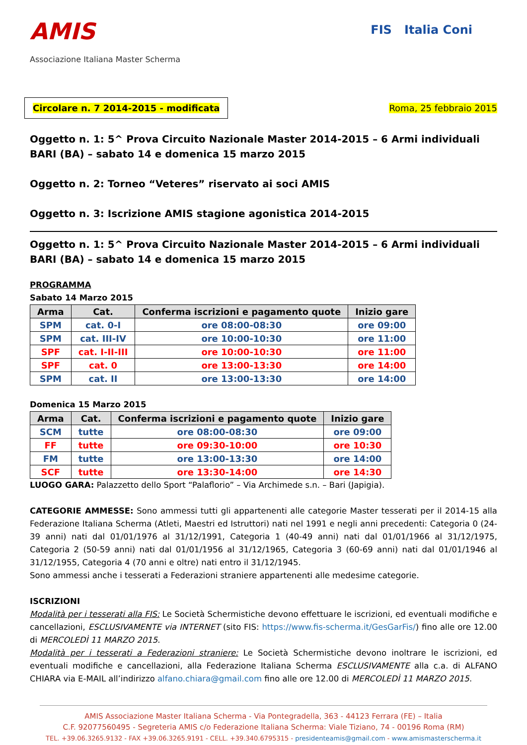AMIS
Associazione Italiana Master Scherma
FIS Italia Coni
Circolare n. 7 2014-2015 - modificata
Roma, 25 febbraio 2015
Oggetto n. 1: 5^ Prova Circuito Nazionale Master 2014-2015 – 6 Armi individuali
BARI (BA) – sabato 14 e domenica 15 marzo 2015
Oggetto n. 2: Torneo “Veteres” riservato ai soci AMIS
Oggetto n. 3: Iscrizione AMIS stagione agonistica 2014-2015
Oggetto n. 1: 5^ Prova Circuito Nazionale Master 2014-2015 – 6 Armi individuali
BARI (BA) – sabato 14 e domenica 15 marzo 2015
PROGRAMMA
Sabato 14 Marzo 2015
| Arma | Cat. | Conferma iscrizioni e pagamento quote | Inizio gare |
| --- | --- | --- | --- |
| SPM | cat. 0-I | ore 08:00-08:30 | ore 09:00 |
| SPM | cat. III-IV | ore 10:00-10:30 | ore 11:00 |
| SPF | cat. I-II-III | ore 10:00-10:30 | ore 11:00 |
| SPF | cat. 0 | ore 13:00-13:30 | ore 14:00 |
| SPM | cat. II | ore 13:00-13:30 | ore 14:00 |
Domenica 15 Marzo 2015
| Arma | Cat. | Conferma iscrizioni e pagamento quote | Inizio gare |
| --- | --- | --- | --- |
| SCM | tutte | ore 08:00-08:30 | ore 09:00 |
| FF | tutte | ore 09:30-10:00 | ore 10:30 |
| FM | tutte | ore 13:00-13:30 | ore 14:00 |
| SCF | tutte | ore 13:30-14:00 | ore 14:30 |
LUOGO GARA: Palazzetto dello Sport “Palaflorio” – Via Archimede s.n. – Bari (Japigia).
CATEGORIE AMMESSE: Sono ammessi tutti gli appartenenti alle categorie Master tesserati per il 2014-15 alla Federazione Italiana Scherma (Atleti, Maestri ed Istruttori) nati nel 1991 e negli anni precedenti: Categoria 0 (24-39 anni) nati dal 01/01/1976 al 31/12/1991, Categoria 1 (40-49 anni) nati dal 01/01/1966 al 31/12/1975, Categoria 2 (50-59 anni) nati dal 01/01/1956 al 31/12/1965, Categoria 3 (60-69 anni) nati dal 01/01/1946 al 31/12/1955, Categoria 4 (70 anni e oltre) nati entro il 31/12/1945.
Sono ammessi anche i tesserati a Federazioni straniere appartenenti alle medesime categorie.
ISCRIZIONI
Modalità per i tesserati alla FIS: Le Società Schermistiche devono effettuare le iscrizioni, ed eventuali modifiche e cancellazioni, ESCLUSIVAMENTE via INTERNET (sito FIS: https://www.fis-scherma.it/GesGarFis/) fino alle ore 12.00 di MERCOLEDÌ 11 MARZO 2015.
Modalità per i tesserati a Federazioni straniere: Le Società Schermistiche devono inoltrare le iscrizioni, ed eventuali modifiche e cancellazioni, alla Federazione Italiana Scherma ESCLUSIVAMENTE alla c.a. di ALFANO CHIARA via E-MAIL all’indirizzo alfano.chiara@gmail.com fino alle ore 12.00 di MERCOLEDÌ 11 MARZO 2015.
AMIS Associazione Master Italiana Scherma - Via Pontegradella, 363 - 44123 Ferrara (FE) – Italia
C.F. 92077560495 - Segreteria AMIS c/o Federazione Italiana Scherma: Viale Tiziano, 74 - 00196 Roma (RM)
TEL. +39.06.3265.9132 - FAX +39.06.3265.9191 - CELL. +39.340.6795315 - presidenteamis@gmail.com - www.amismasterscherma.it